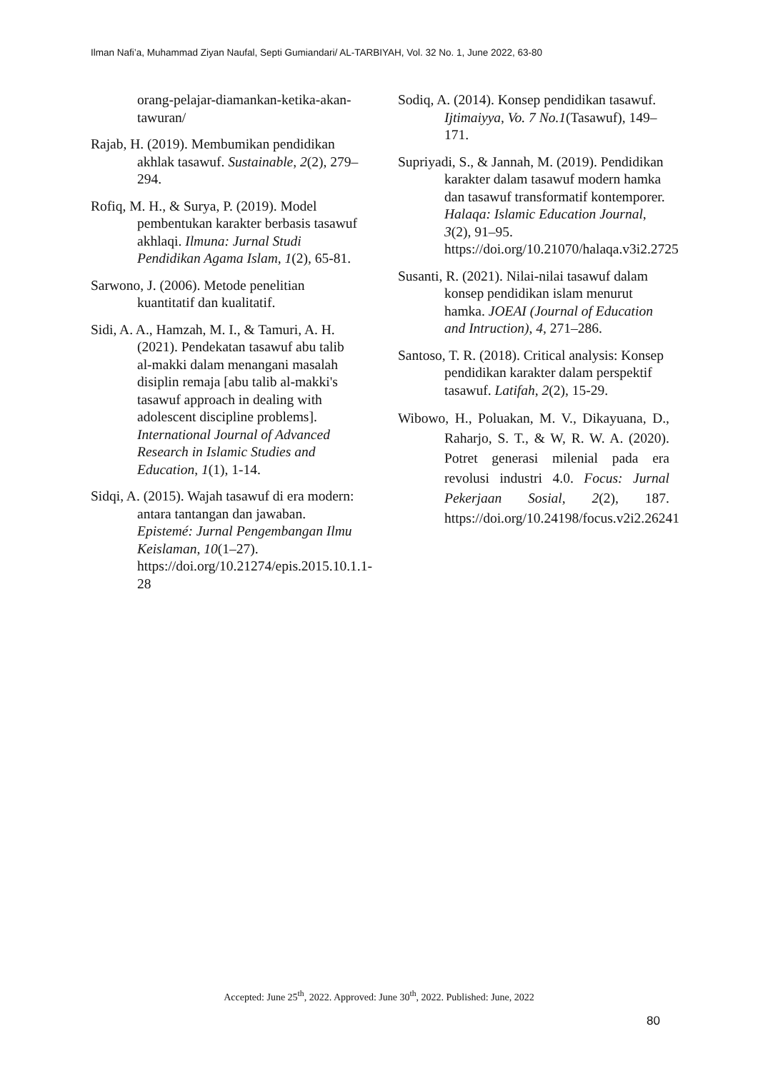Ilman Nafi’a, Muhammad Ziyan Naufal, Septi Gumiandari/ AL-TARBIYAH, Vol. 32 No. 1, June 2022, 63-80
orang-pelajar-diamankan-ketika-akan-tawuran/
Rajab, H. (2019). Membumikan pendidikan akhlak tasawuf. Sustainable, 2(2), 279–294.
Rofiq, M. H., & Surya, P. (2019). Model pembentukan karakter berbasis tasawuf akhlaqi. Ilmuna: Jurnal Studi Pendidikan Agama Islam, 1(2), 65-81.
Sarwono, J. (2006). Metode penelitian kuantitatif dan kualitatif.
Sidi, A. A., Hamzah, M. I., & Tamuri, A. H. (2021). Pendekatan tasawuf abu talib al-makki dalam menangani masalah disiplin remaja [abu talib al-makki's tasawuf approach in dealing with adolescent discipline problems]. International Journal of Advanced Research in Islamic Studies and Education, 1(1), 1-14.
Sidqi, A. (2015). Wajah tasawuf di era modern: antara tantangan dan jawaban. Epistemé: Jurnal Pengembangan Ilmu Keislaman, 10(1–27). https://doi.org/10.21274/epis.2015.10.1.1-28
Sodiq, A. (2014). Konsep pendidikan tasawuf. Ijtimaiyya, Vo. 7 No.1(Tasawuf), 149–171.
Supriyadi, S., & Jannah, M. (2019). Pendidikan karakter dalam tasawuf modern hamka dan tasawuf transformatif kontemporer. Halaqa: Islamic Education Journal, 3(2), 91–95. https://doi.org/10.21070/halaqa.v3i2.2725
Susanti, R. (2021). Nilai-nilai tasawuf dalam konsep pendidikan islam menurut hamka. JOEAI (Journal of Education and Intruction), 4, 271–286.
Santoso, T. R. (2018). Critical analysis: Konsep pendidikan karakter dalam perspektif tasawuf. Latifah, 2(2), 15-29.
Wibowo, H., Poluakan, M. V., Dikayuana, D., Raharjo, S. T., & W, R. W. A. (2020). Potret generasi milenial pada era revolusi industri 4.0. Focus: Jurnal Pekerjaan Sosial, 2(2), 187. https://doi.org/10.24198/focus.v2i2.26241
Accepted: June 25<sup>th</sup>, 2022. Approved: June 30<sup>th</sup>, 2022. Published: June, 2022
80